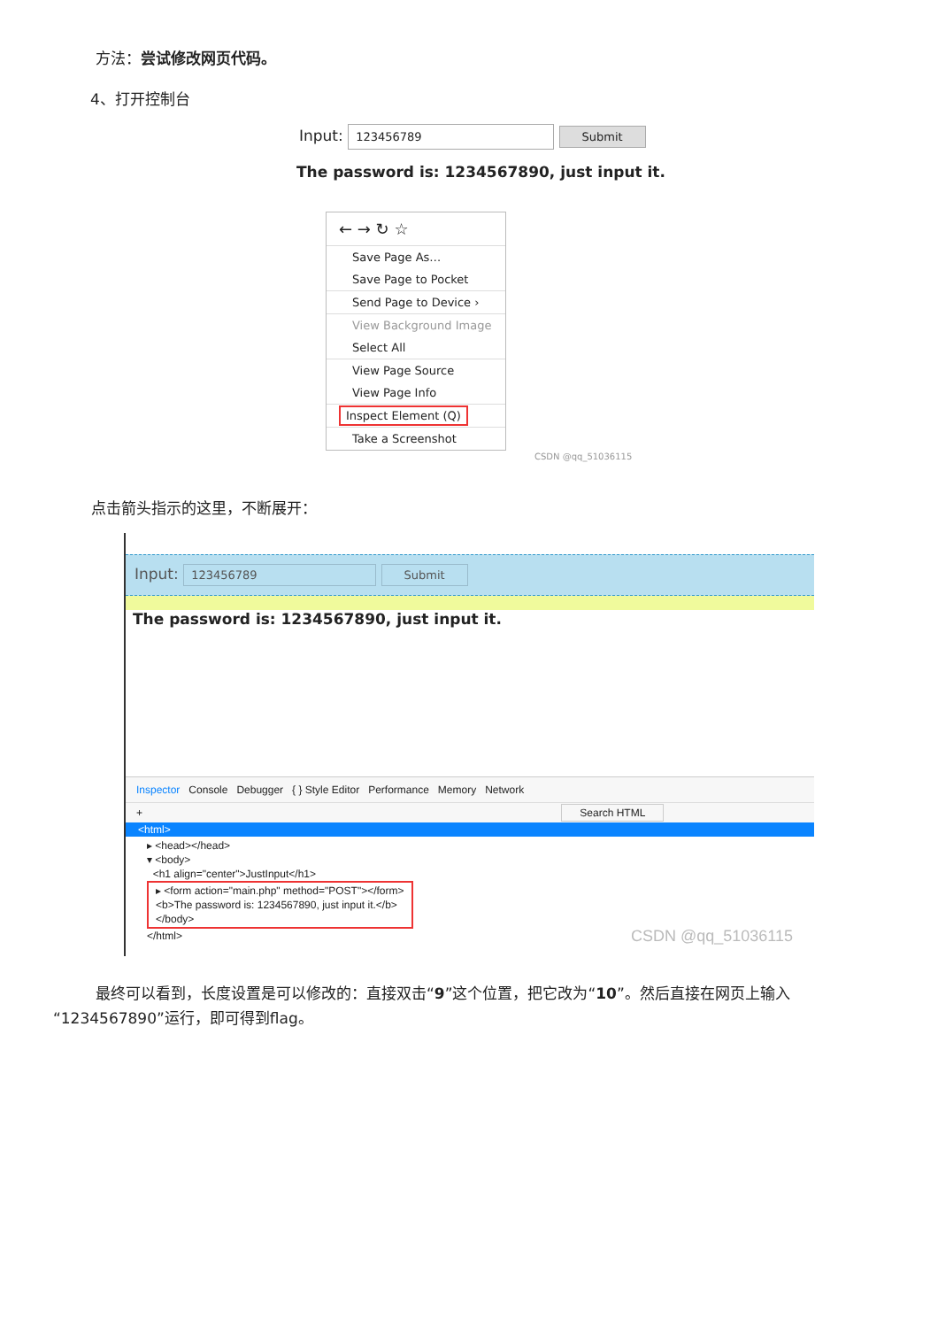方法：尝试修改网页代码。
4、打开控制台
Input: 123456789 Submit
The password is: 1234567890, just input it.
← → ↻ ☆
Save Page As…
Save Page to Pocket
Send Page to Device ›
View Background Image
Select All
View Page Source
View Page Info
Inspect Element (Q)
Take a Screenshot
CSDN @qq_51036115
点击箭头指示的这里，不断展开：
Input: 123456789 Submit
The password is: 1234567890, just input it.
Inspector Console Debugger { } Style Editor Performance Memory Network
+ Search HTML
<html>
▸ <head></head>
▾ <body>
<h1 align="center">JustInput</h1>
▸ <form action="main.php" method="POST"></form>
<b>The password is: 1234567890, just input it.</b>
</body>
</html> CSDN @qq_51036115
最终可以看到，长度设置是可以修改的：直接双击“9”这个位置，把它改为“10”。然后直接在网页上输入“1234567890”运行，即可得到flag。